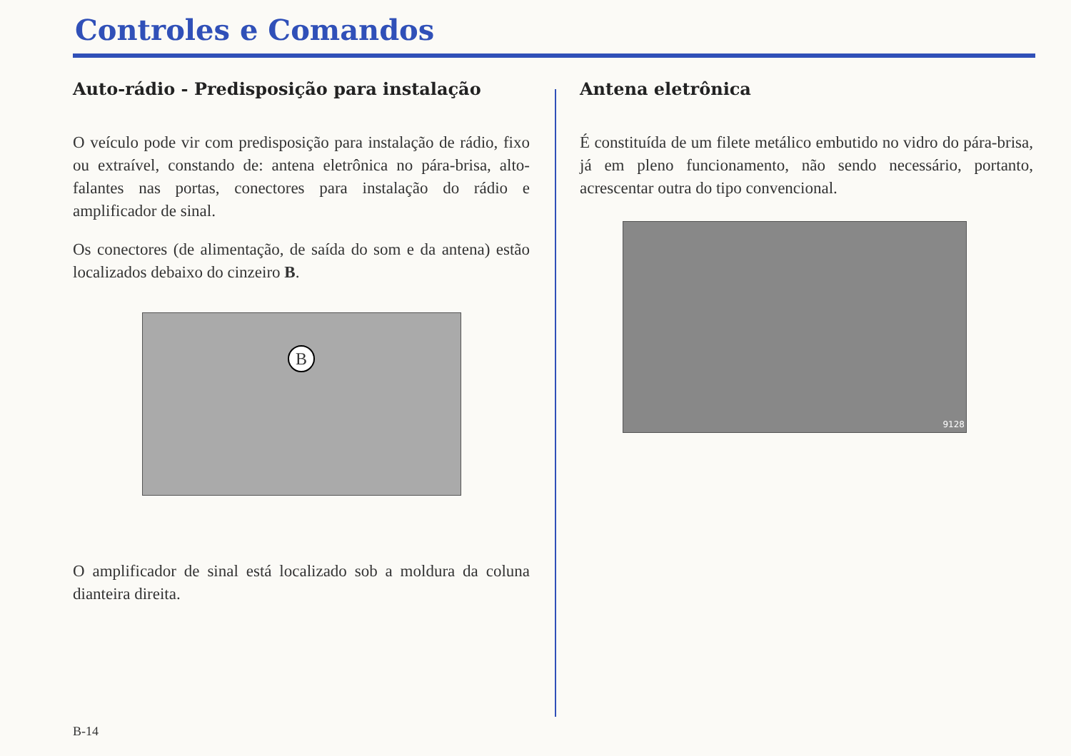Controles e Comandos
Auto-rádio - Predisposição para instalação
O veículo pode vir com predisposição para instalação de rádio, fixo ou extraível, constando de: antena eletrônica no pára-brisa, alto-falantes nas portas, conectores para instalação do rádio e amplificador de sinal.
Os conectores (de alimentação, de saída do som e da antena) estão localizados debaixo do cinzeiro B.
B
O amplificador de sinal está localizado sob a moldura da coluna dianteira direita.
Antena eletrônica
É constituída de um filete metálico embutido no vidro do pára-brisa, já em pleno funcionamento, não sendo necessário, portanto, acrescentar outra do tipo convencional.
9128
B-14